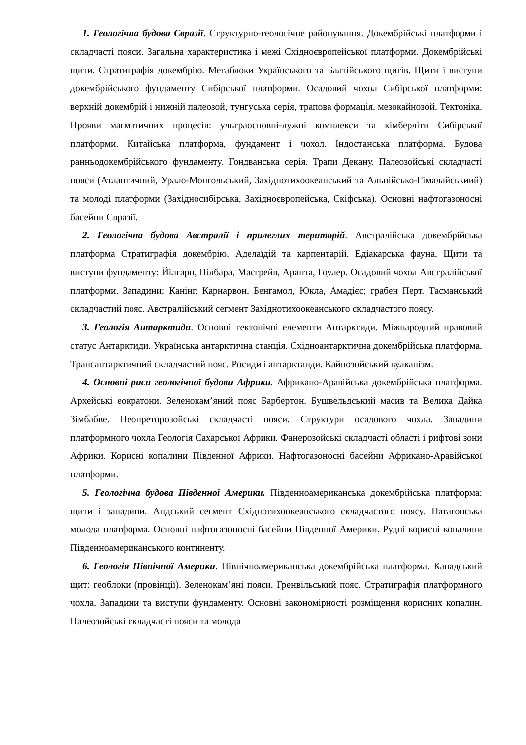1. Геологічна будова Євразії. Структурно-геологічне районування. Докембрійські платформи і складчасті пояси. Загальна характеристика і межі Східноєвропейської платформи. Докембрійські щити. Стратиграфія докембрію. Мегаблоки Українського та Балтійського щитів. Щити і виступи докембрійського фундаменту Сибірської платформи. Осадовий чохол Сибірської платформи: верхній докембрій і нижній палеозой, тунгуська серія, трапова формація, мезокайнозой. Тектоніка. Прояви магматичних процесів: ультраосновні-лужні комплекси та кімберліти Сибірської платформи. Китайська платформа, фундамент і чохол. Індостанська платформа. Будова ранньодокембрійського фундаменту. Гондванська серія. Трапи Декану. Палеозойські складчасті пояси (Атлантичний, Урало-Монгольський, Західнотихоокеанський та Альпійсько-Гімалайськиий) та молоді платформи (Західносибірська, Західноєвропейська, Скіфська). Основні нафтогазоносні басейни Євразії.
2. Геологічна будова Австралії і прилеглих територій. Австралійська докембрійська платформа Стратиграфія докембрію. Аделаїдій та карпентарій. Едіакарська фауна. Щити та виступи фундаменту: Йілгарн, Пілбара, Масгрейв, Аранта, Гоулер. Осадовий чохол Австралійської платформи. Западини: Канінг, Карнарвон, Бенгамол, Юкла, Амадієс; грабен Перт. Тасманський складчастий пояс. Австралійський сегмент Західнотихоокеанського складчастого поясу.
3. Геологія Антарктиди. Основні тектонічні елементи Антарктиди. Міжнародний правовий статус Антарктиди. Українська антарктична станція. Східноантарктична докембрійська платформа. Трансантарктичний складчастий пояс. Росиди і антарктанди. Кайнозойський вулканізм.
4. Основні риси геологічної будови Африки. Африкано-Аравійська докембрійська платформа. Архейські еократони. Зеленокам’яний пояс Барбертон. Бушвельдський масив та Велика Дайка Зімбабве. Неопреторозойські складчасті пояси. Структури осадового чохла. Западини платформного чохла Геологія Сахарської Африки. Фанерозойські складчасті області і рифтові зони Африки. Корисні копалини Південної Африки. Нафтогазоносні басейни Африкано-Аравійської платформи.
5. Геологічна будова Південної Америки. Південноамериканська докембрійська платформа: щити і западини. Андський сегмент Східнотихоокеанського складчастого поясу. Патагонська молода платформа. Основні нафтогазоносні басейни Південної Америки. Рудні корисні копалини Південноамериканського континенту.
6. Геологія Північної Америки. Північноамериканська докембрійська платформа. Канадський щит: геоблоки (провінції). Зеленокам’яні пояси. Гренвільський пояс. Стратиграфія платформного чохла. Западини та виступи фундаменту. Основні закономірності розміщення корисних копалин. Палеозойські складчасті пояси та молода